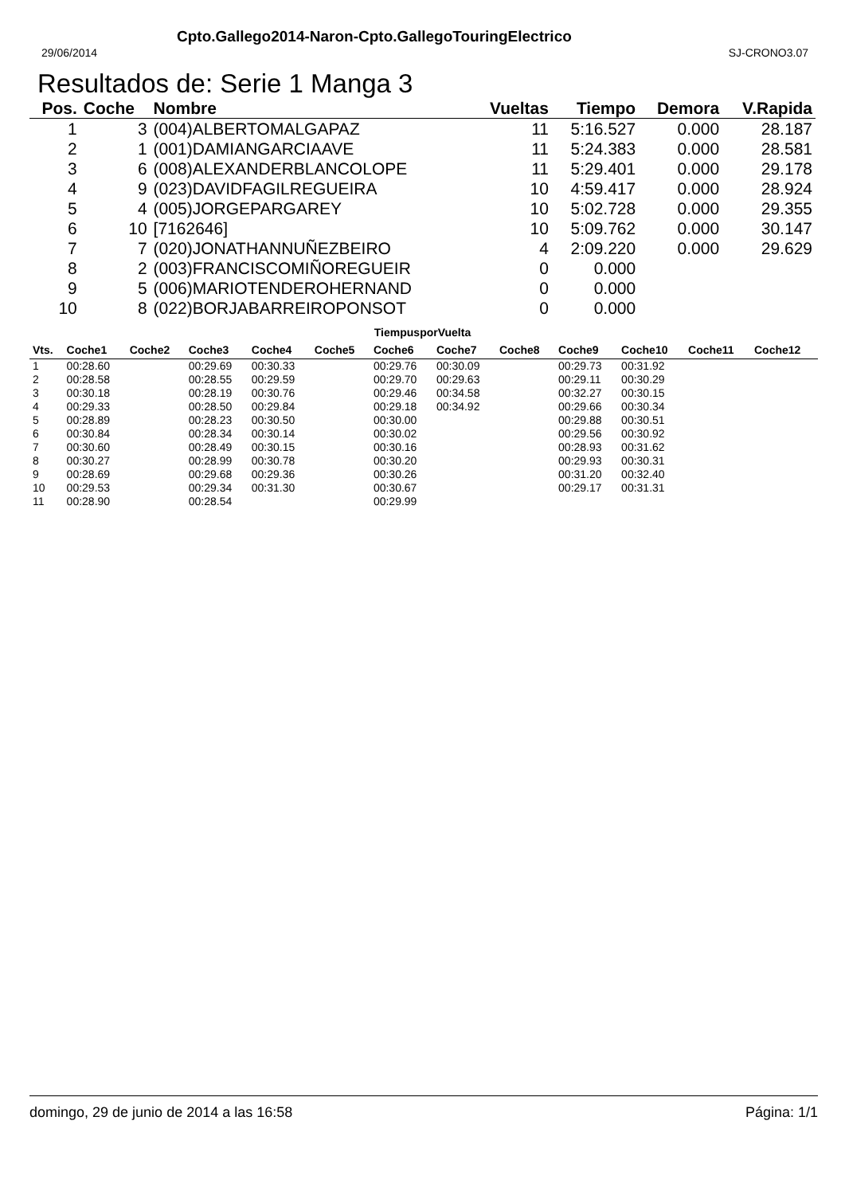Cpto.Gallego2014-Naron-Cpto.GallegoTouringElectrico
29/06/2014 SJ-CRONO3.07
Resultados de: Serie 1 Manga 3
| Pos. | Coche | Nombre | Vueltas | Tiempo | Demora | V.Rapida |
| --- | --- | --- | --- | --- | --- | --- |
| 1 | 3 | (004)ALBERTOMALGAPAZ | 11 | 5:16.527 | 0.000 | 28.187 |
| 2 | 1 | (001)DAMIANGARCIAAVE | 11 | 5:24.383 | 0.000 | 28.581 |
| 3 | 6 | (008)ALEXANDERBLANCOLOPE | 11 | 5:29.401 | 0.000 | 29.178 |
| 4 | 9 | (023)DAVIDFAGILREGUEIRA | 10 | 4:59.417 | 0.000 | 28.924 |
| 5 | 4 | (005)JORGEPARGAREY | 10 | 5:02.728 | 0.000 | 29.355 |
| 6 | 10 | [7162646] | 10 | 5:09.762 | 0.000 | 30.147 |
| 7 | 7 | (020)JONATHANNUÑEZBEIRO | 4 | 2:09.220 | 0.000 | 29.629 |
| 8 | 2 | (003)FRANCISCOMIÑOREGUEIR | 0 | 0.000 | | |
| 9 | 5 | (006)MARIOTENDEROHERNAND | 0 | 0.000 | | |
| 10 | 8 | (022)BORJABARREIROPONSOT | 0 | 0.000 | | |
TiempusporVuelta
| Vts. | Coche1 | Coche2 | Coche3 | Coche4 | Coche5 | Coche6 | Coche7 | Coche8 | Coche9 | Coche10 | Coche11 | Coche12 |
| --- | --- | --- | --- | --- | --- | --- | --- | --- | --- | --- | --- | --- |
| 1 | 00:28.60 | | 00:29.69 | 00:30.33 | | 00:29.76 | 00:30.09 | | 00:29.73 | 00:31.92 | | |
| 2 | 00:28.58 | | 00:28.55 | 00:29.59 | | 00:29.70 | 00:29.63 | | 00:29.11 | 00:30.29 | | |
| 3 | 00:30.18 | | 00:28.19 | 00:30.76 | | 00:29.46 | 00:34.58 | | 00:32.27 | 00:30.15 | | |
| 4 | 00:29.33 | | 00:28.50 | 00:29.84 | | 00:29.18 | 00:34.92 | | 00:29.66 | 00:30.34 | | |
| 5 | 00:28.89 | | 00:28.23 | 00:30.50 | | 00:30.00 | | | 00:29.88 | 00:30.51 | | |
| 6 | 00:30.84 | | 00:28.34 | 00:30.14 | | 00:30.02 | | | 00:29.56 | 00:30.92 | | |
| 7 | 00:30.60 | | 00:28.49 | 00:30.15 | | 00:30.16 | | | 00:28.93 | 00:31.62 | | |
| 8 | 00:30.27 | | 00:28.99 | 00:30.78 | | 00:30.20 | | | 00:29.93 | 00:30.31 | | |
| 9 | 00:28.69 | | 00:29.68 | 00:29.36 | | 00:30.26 | | | 00:31.20 | 00:32.40 | | |
| 10 | 00:29.53 | | 00:29.34 | 00:31.30 | | 00:30.67 | | | 00:29.17 | 00:31.31 | | |
| 11 | 00:28.90 | | 00:28.54 | | | 00:29.99 | | | | | | |
domingo, 29 de junio de 2014 a las 16:58 Página: 1/1